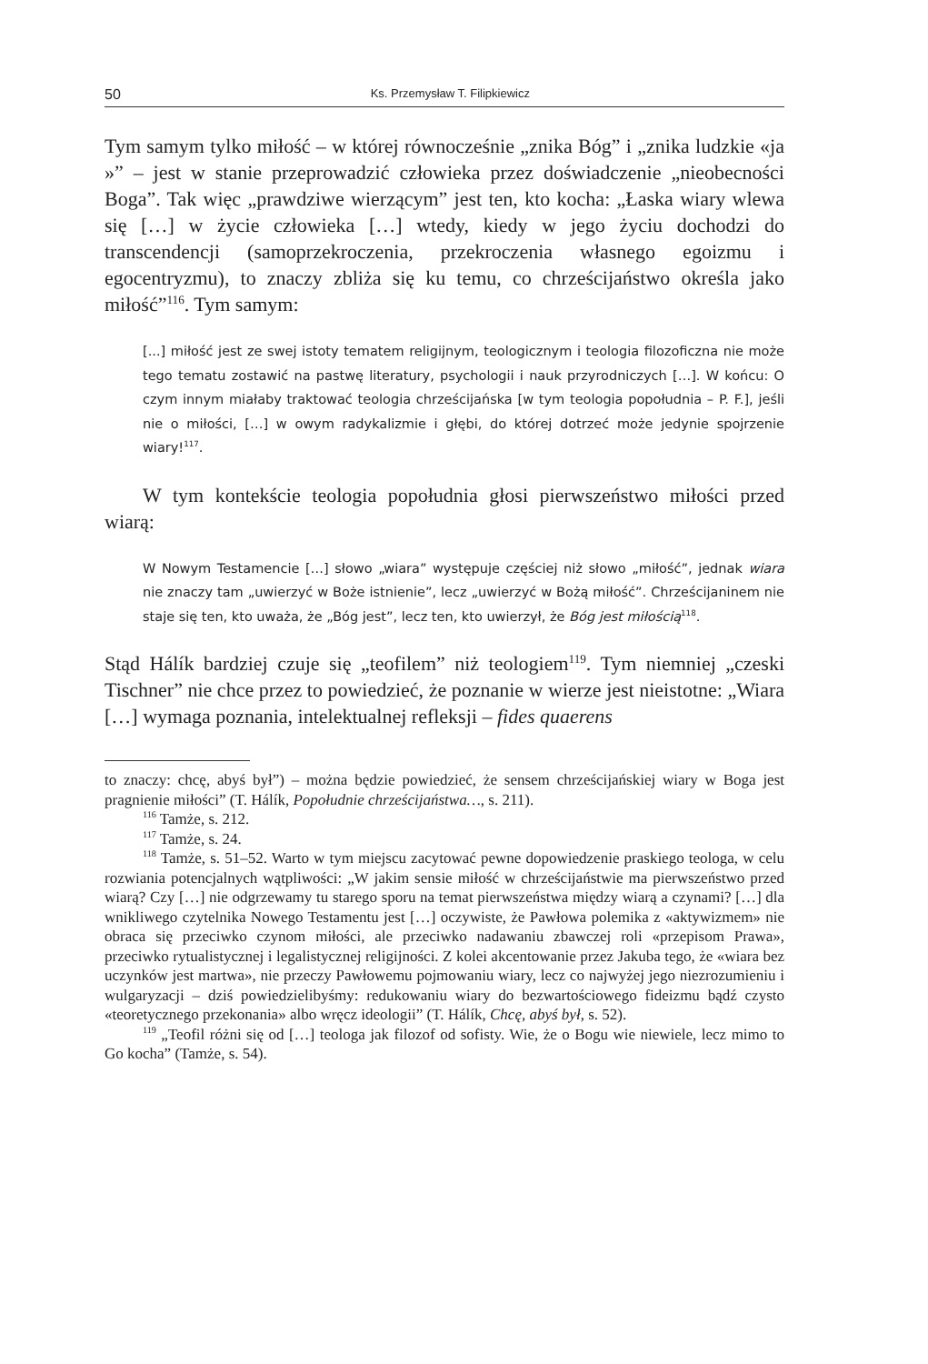50 Ks. Przemysław T. Filipkiewicz
Tym samym tylko miłość – w której równocześnie „znika Bóg” i „znika ludzkie «ja »” – jest w stanie przeprowadzić człowieka przez doświadczenie „nieobecności Boga”. Tak więc „prawdziwe wierzącym” jest ten, kto kocha: „Łaska wiary wlewa się […] w życie człowieka […] wtedy, kiedy w jego życiu dochodzi do transcendencji (samoprzekroczenia, przekroczenia własnego egoizmu i egocentryzmu), to znaczy zbliża się ku temu, co chrześcijaństwo określa jako miłość”<sup>116</sup>. Tym samym:
[...] miłość jest ze swej istoty tematem religijnym, teologicznym i teologia filozoficzna nie może tego tematu zostawić na pastwę literatury, psychologii i nauk przyrodniczych […]. W końcu: O czym innym miałaby traktować teologia chrześcijańska [w tym teologia popołudnia – P. F.], jeśli nie o miłości, […] w owym radykalizmie i głębi, do której dotrzeć może jedynie spojrzenie wiary!<sup>117</sup>.
W tym kontekście teologia popołudnia głosi pierwszeństwo miłości przed wiarą:
W Nowym Testamencie […] słowo „wiara” występuje częściej niż słowo „miłość”, jednak wiara nie znaczy tam „uwierzyć w Boże istnienie”, lecz „uwierzyć w Bożą miłość”. Chrześcijaninem nie staje się ten, kto uważa, że „Bóg jest”, lecz ten, kto uwierzył, że Bóg jest miłością<sup>118</sup>.
Stąd Hálík bardziej czuje się „teofilem” niż teologiem<sup>119</sup>. Tym niemniej „czeski Tischner” nie chce przez to powiedzieć, że poznanie w wierze jest nieistotne: „Wiara […] wymaga poznania, intelektualnej refleksji – fides quaerens
to znaczy: chcę, abyś był”) – można będzie powiedzieć, że sensem chrześcijańskiej wiary w Boga jest pragnienie miłości” (T. Hálík, Popołudnie chrześcijaństwa…, s. 211).
<sup>116</sup> Tamże, s. 212.
<sup>117</sup> Tamże, s. 24.
<sup>118</sup> Tamże, s. 51–52. Warto w tym miejscu zacytować pewne dopowiedzenie praskiego teologa, w celu rozwiania potencjalnych wątpliwości: „W jakim sensie miłość w chrześcijaństwie ma pierwszeństwo przed wiarą? Czy […] nie odgrzewamy tu starego sporu na temat pierwszeństwa między wiarą a czynami? […] dla wnikliwego czytelnika Nowego Testamentu jest […] oczywiste, że Pawłowa polemika z «aktywizmem» nie obraca się przeciwko czynom miłości, ale przeciwko nadawaniu zbawczej roli «przepisom Prawa», przeciwko rytualistycznej i legalistycznej religijności. Z kolei akcentowanie przez Jakuba tego, że «wiara bez uczynków jest martwa», nie przeczy Pawłowemu pojmowaniu wiary, lecz co najwyżej jego niezrozumieniu i wulgaryzacji – dziś powiedzielibyśmy: redukowaniu wiary do bezwartościowego fideizmu bądź czysto «teoretycznego przekonania» albo wręcz ideologii” (T. Hálík, Chcę, abyś był, s. 52).
<sup>119</sup> „Teofil różni się od […] teologa jak filozof od sofisty. Wie, że o Bogu wie niewiele, lecz mimo to Go kocha” (Tamże, s. 54).